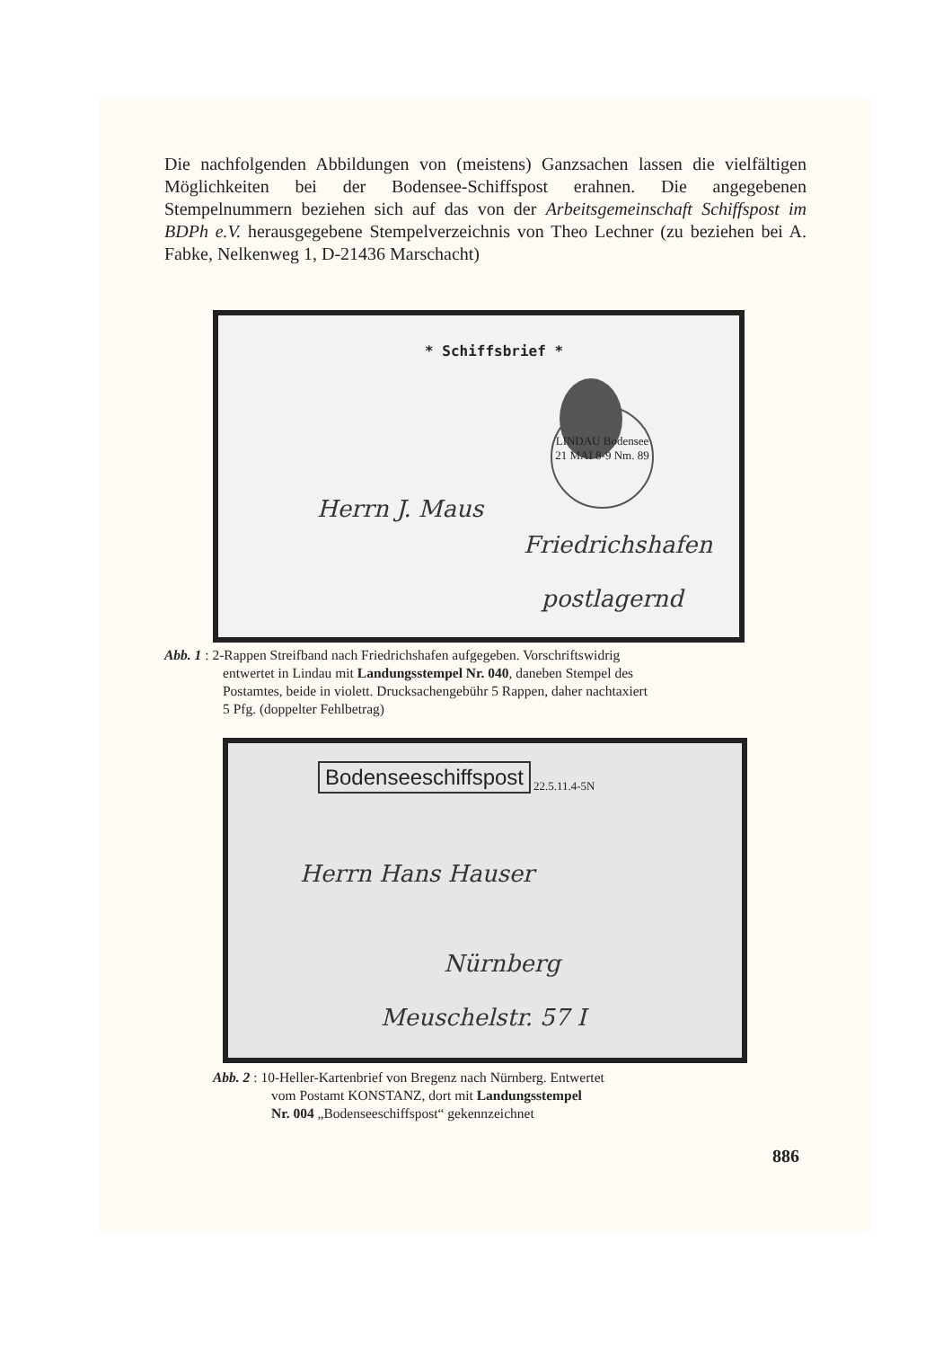Die nachfolgenden Abbildungen von (meistens) Ganzsachen lassen die vielfältigen Möglichkeiten bei der Bodensee-Schiffspost erahnen. Die angegebenen Stempelnummern beziehen sich auf das von der Arbeitsgemeinschaft Schiffspost im BDPh e.V. herausgegebene Stempelverzeichnis von Theo Lechner (zu beziehen bei A. Fabke, Nelkenweg 1, D-21436 Marschacht)
* Schiffsbrief *
LINDAU Bodensee 21 MAI 8-9 Nm. 89
Herrn J. Maus
Friedrichshafen
postlagernd
Abb. 1 : 2-Rappen Streifband nach Friedrichshafen aufgegeben. Vorschriftswidrig
entwertet in Lindau mit Landungsstempel Nr. 040, daneben Stempel des
Postamtes, beide in violett. Drucksachengebühr 5 Rappen, daher nachtaxiert
5 Pfg. (doppelter Fehlbetrag)
Bodenseeschiffspost 22.5.11.4-5N
Herrn Hans Hauser
Nürnberg
Meuschelstr. 57 I
Abb. 2 : 10-Heller-Kartenbrief von Bregenz nach Nürnberg. Entwertet
vom Postamt KONSTANZ, dort mit Landungsstempel
Nr. 004 „Bodenseeschiffspost“ gekennzeichnet
886